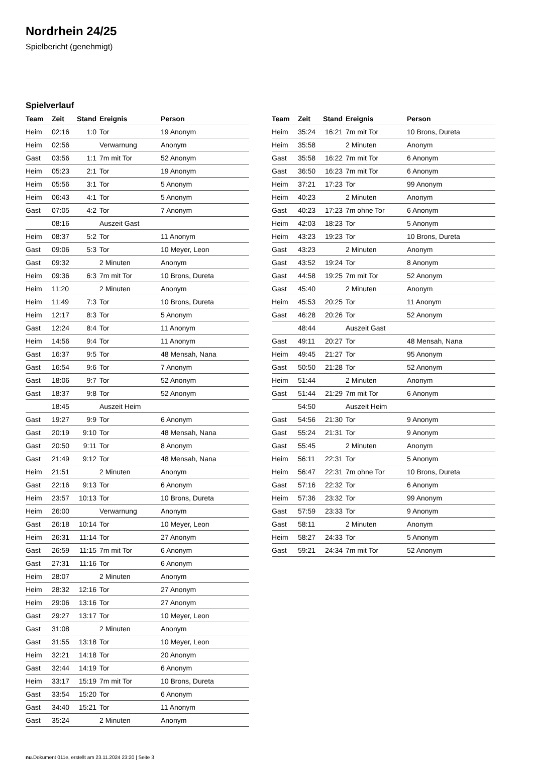Nordrhein 24/25
Spielbericht (genehmigt)
Spielverlauf
| Team | Zeit | Stand | Ereignis | Person |
| --- | --- | --- | --- | --- |
| Heim | 02:16 | 1:0 | Tor | 19 Anonym |
| Heim | 02:56 | | Verwarnung | Anonym |
| Gast | 03:56 | 1:1 | 7m mit Tor | 52 Anonym |
| Heim | 05:23 | 2:1 | Tor | 19 Anonym |
| Heim | 05:56 | 3:1 | Tor | 5 Anonym |
| Heim | 06:43 | 4:1 | Tor | 5 Anonym |
| Gast | 07:05 | 4:2 | Tor | 7 Anonym |
| | 08:16 | | Auszeit Gast | |
| Heim | 08:37 | 5:2 | Tor | 11 Anonym |
| Gast | 09:06 | 5:3 | Tor | 10 Meyer, Leon |
| Gast | 09:32 | | 2 Minuten | Anonym |
| Heim | 09:36 | 6:3 | 7m mit Tor | 10 Brons, Dureta |
| Heim | 11:20 | | 2 Minuten | Anonym |
| Heim | 11:49 | 7:3 | Tor | 10 Brons, Dureta |
| Heim | 12:17 | 8:3 | Tor | 5 Anonym |
| Gast | 12:24 | 8:4 | Tor | 11 Anonym |
| Heim | 14:56 | 9:4 | Tor | 11 Anonym |
| Gast | 16:37 | 9:5 | Tor | 48 Mensah, Nana |
| Gast | 16:54 | 9:6 | Tor | 7 Anonym |
| Gast | 18:06 | 9:7 | Tor | 52 Anonym |
| Gast | 18:37 | 9:8 | Tor | 52 Anonym |
| | 18:45 | | Auszeit Heim | |
| Gast | 19:27 | 9:9 | Tor | 6 Anonym |
| Gast | 20:19 | 9:10 | Tor | 48 Mensah, Nana |
| Gast | 20:50 | 9:11 | Tor | 8 Anonym |
| Gast | 21:49 | 9:12 | Tor | 48 Mensah, Nana |
| Heim | 21:51 | | 2 Minuten | Anonym |
| Gast | 22:16 | 9:13 | Tor | 6 Anonym |
| Heim | 23:57 | 10:13 | Tor | 10 Brons, Dureta |
| Heim | 26:00 | | Verwarnung | Anonym |
| Gast | 26:18 | 10:14 | Tor | 10 Meyer, Leon |
| Heim | 26:31 | 11:14 | Tor | 27 Anonym |
| Gast | 26:59 | 11:15 | 7m mit Tor | 6 Anonym |
| Gast | 27:31 | 11:16 | Tor | 6 Anonym |
| Heim | 28:07 | | 2 Minuten | Anonym |
| Heim | 28:32 | 12:16 | Tor | 27 Anonym |
| Heim | 29:06 | 13:16 | Tor | 27 Anonym |
| Gast | 29:27 | 13:17 | Tor | 10 Meyer, Leon |
| Gast | 31:08 | | 2 Minuten | Anonym |
| Gast | 31:55 | 13:18 | Tor | 10 Meyer, Leon |
| Heim | 32:21 | 14:18 | Tor | 20 Anonym |
| Gast | 32:44 | 14:19 | Tor | 6 Anonym |
| Heim | 33:17 | 15:19 | 7m mit Tor | 10 Brons, Dureta |
| Gast | 33:54 | 15:20 | Tor | 6 Anonym |
| Gast | 34:40 | 15:21 | Tor | 11 Anonym |
| Gast | 35:24 | | 2 Minuten | Anonym |
| Team | Zeit | Stand | Ereignis | Person |
| --- | --- | --- | --- | --- |
| Heim | 35:24 | 16:21 | 7m mit Tor | 10 Brons, Dureta |
| Heim | 35:58 | | 2 Minuten | Anonym |
| Gast | 35:58 | 16:22 | 7m mit Tor | 6 Anonym |
| Gast | 36:50 | 16:23 | 7m mit Tor | 6 Anonym |
| Heim | 37:21 | 17:23 | Tor | 99 Anonym |
| Heim | 40:23 | | 2 Minuten | Anonym |
| Gast | 40:23 | 17:23 | 7m ohne Tor | 6 Anonym |
| Heim | 42:03 | 18:23 | Tor | 5 Anonym |
| Heim | 43:23 | 19:23 | Tor | 10 Brons, Dureta |
| Gast | 43:23 | | 2 Minuten | Anonym |
| Gast | 43:52 | 19:24 | Tor | 8 Anonym |
| Gast | 44:58 | 19:25 | 7m mit Tor | 52 Anonym |
| Gast | 45:40 | | 2 Minuten | Anonym |
| Heim | 45:53 | 20:25 | Tor | 11 Anonym |
| Gast | 46:28 | 20:26 | Tor | 52 Anonym |
| | 48:44 | | Auszeit Gast | |
| Gast | 49:11 | 20:27 | Tor | 48 Mensah, Nana |
| Heim | 49:45 | 21:27 | Tor | 95 Anonym |
| Gast | 50:50 | 21:28 | Tor | 52 Anonym |
| Heim | 51:44 | | 2 Minuten | Anonym |
| Gast | 51:44 | 21:29 | 7m mit Tor | 6 Anonym |
| | 54:50 | | Auszeit Heim | |
| Gast | 54:56 | 21:30 | Tor | 9 Anonym |
| Gast | 55:24 | 21:31 | Tor | 9 Anonym |
| Gast | 55:45 | | 2 Minuten | Anonym |
| Heim | 56:11 | 22:31 | Tor | 5 Anonym |
| Heim | 56:47 | 22:31 | 7m ohne Tor | 10 Brons, Dureta |
| Gast | 57:16 | 22:32 | Tor | 6 Anonym |
| Heim | 57:36 | 23:32 | Tor | 99 Anonym |
| Gast | 57:59 | 23:33 | Tor | 9 Anonym |
| Gast | 58:11 | | 2 Minuten | Anonym |
| Heim | 58:27 | 24:33 | Tor | 5 Anonym |
| Gast | 59:21 | 24:34 | 7m mit Tor | 52 Anonym |
nu.Dokument 011e, erstellt am 23.11.2024 23:20 | Seite 3